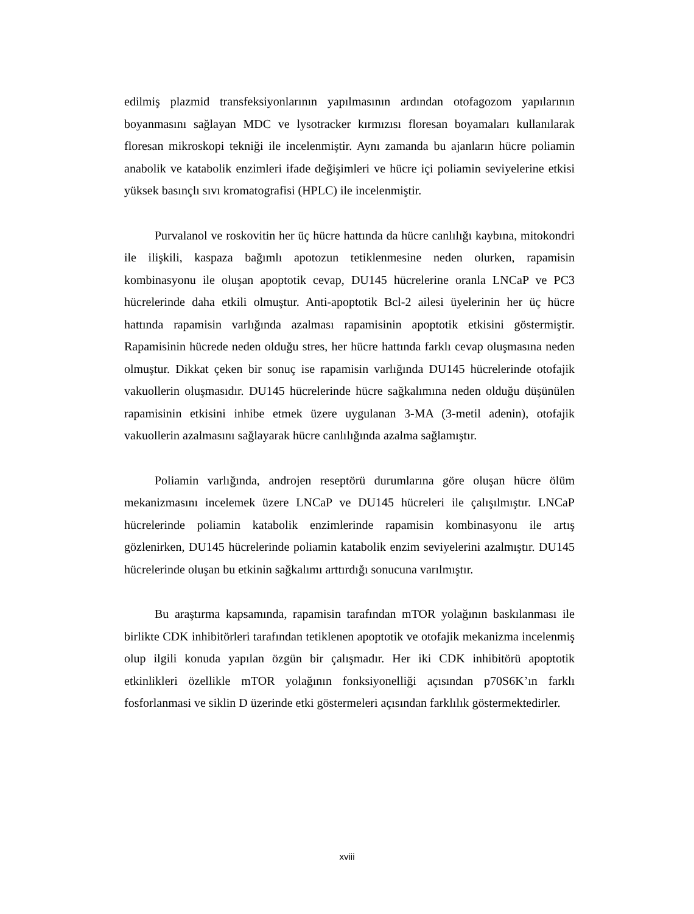edilmiş plazmid transfeksiyonlarının yapılmasının ardından otofagozom yapılarının boyanmasını sağlayan MDC ve lysotracker kırmızısı floresan boyamaları kullanılarak floresan mikroskopi tekniği ile incelenmiştir. Aynı zamanda bu ajanların hücre poliamin anabolik ve katabolik enzimleri ifade değişimleri ve hücre içi poliamin seviyelerine etkisi yüksek basınçlı sıvı kromatografisi (HPLC) ile incelenmiştir.
Purvalanol ve roskovitin her üç hücre hattında da hücre canlılığı kaybına, mitokondri ile ilişkili, kaspaza bağımlı apotozun tetiklenmesine neden olurken, rapamisin kombinasyonu ile oluşan apoptotik cevap, DU145 hücrelerine oranla LNCaP ve PC3 hücrelerinde daha etkili olmuştur. Anti-apoptotik Bcl-2 ailesi üyelerinin her üç hücre hattında rapamisin varlığında azalması rapamisinin apoptotik etkisini göstermiştir. Rapamisinin hücrede neden olduğu stres, her hücre hattında farklı cevap oluşmasına neden olmuştur. Dikkat çeken bir sonuç ise rapamisin varlığında DU145 hücrelerinde otofajik vakuollerin oluşmasıdır. DU145 hücrelerinde hücre sağkalımına neden olduğu düşünülen rapamisinin etkisini inhibe etmek üzere uygulanan 3-MA (3-metil adenin), otofajik vakuollerin azalmasını sağlayarak hücre canlılığında azalma sağlamıştır.
Poliamin varlığında, androjen reseptörü durumlarına göre oluşan hücre ölüm mekanizmasını incelemek üzere LNCaP ve DU145 hücreleri ile çalışılmıştır. LNCaP hücrelerinde poliamin katabolik enzimlerinde rapamisin kombinasyonu ile artış gözlenirken, DU145 hücrelerinde poliamin katabolik enzim seviyelerini azalmıştır. DU145 hücrelerinde oluşan bu etkinin sağkalımı arttırdığı sonucuna varılmıştır.
Bu araştırma kapsamında, rapamisin tarafından mTOR yolağının baskılanması ile birlikte CDK inhibitörleri tarafından tetiklenen apoptotik ve otofajik mekanizma incelenmiş olup ilgili konuda yapılan özgün bir çalışmadır. Her iki CDK inhibitörü apoptotik etkinlikleri özellikle mTOR yolağının fonksiyonelliği açısından p70S6K’ın farklı fosforlanmasi ve siklin D üzerinde etki göstermeleri açısından farklılık göstermektedirler.
xviii